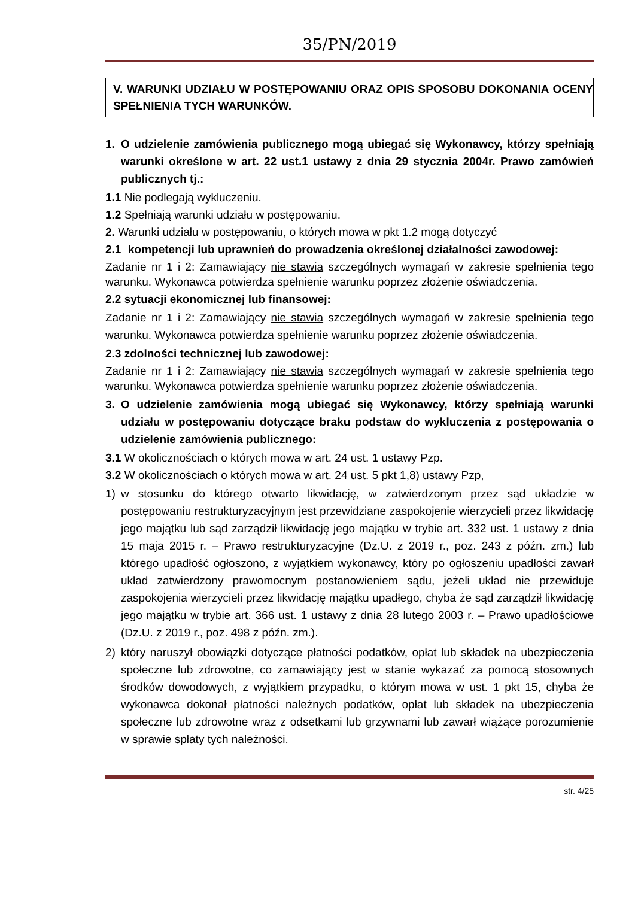35/PN/2019
V. WARUNKI UDZIAŁU W POSTĘPOWANIU ORAZ OPIS SPOSOBU DOKONANIA OCENY SPEŁNIENIA TYCH WARUNKÓW.
1. O udzielenie zamówienia publicznego mogą ubiegać się Wykonawcy, którzy spełniają warunki określone w art. 22 ust.1 ustawy z dnia 29 stycznia 2004r. Prawo zamówień publicznych tj.:
1.1 Nie podlegają wykluczeniu.
1.2 Spełniają warunki udziału w postępowaniu.
2. Warunki udziału w postępowaniu, o których mowa w pkt 1.2 mogą dotyczyć
2.1 kompetencji lub uprawnień do prowadzenia określonej działalności zawodowej:
Zadanie nr 1 i 2: Zamawiający nie stawia szczególnych wymagań w zakresie spełnienia tego warunku. Wykonawca potwierdza spełnienie warunku poprzez złożenie oświadczenia.
2.2 sytuacji ekonomicznej lub finansowej:
Zadanie nr 1 i 2: Zamawiający nie stawia szczególnych wymagań w zakresie spełnienia tego warunku. Wykonawca potwierdza spełnienie warunku poprzez złożenie oświadczenia.
2.3 zdolności technicznej lub zawodowej:
Zadanie nr 1 i 2: Zamawiający nie stawia szczególnych wymagań w zakresie spełnienia tego warunku. Wykonawca potwierdza spełnienie warunku poprzez złożenie oświadczenia.
3. O udzielenie zamówienia mogą ubiegać się Wykonawcy, którzy spełniają warunki udziału w postępowaniu dotyczące braku podstaw do wykluczenia z postępowania o udzielenie zamówienia publicznego:
3.1 W okolicznościach o których mowa w art. 24 ust. 1 ustawy Pzp.
3.2 W okolicznościach o których mowa w art. 24 ust. 5 pkt 1,8) ustawy Pzp,
1) w stosunku do którego otwarto likwidację, w zatwierdzonym przez sąd układzie w postępowaniu restrukturyzacyjnym jest przewidziane zaspokojenie wierzycieli przez likwidację jego majątku lub sąd zarządził likwidację jego majątku w trybie art. 332 ust. 1 ustawy z dnia 15 maja 2015 r. – Prawo restrukturyzacyjne (Dz.U. z 2019 r., poz. 243 z późn. zm.) lub którego upadłość ogłoszono, z wyjątkiem wykonawcy, który po ogłoszeniu upadłości zawarł układ zatwierdzony prawomocnym postanowieniem sądu, jeżeli układ nie przewiduje zaspokojenia wierzycieli przez likwidację majątku upadłego, chyba że sąd zarządził likwidację jego majątku w trybie art. 366 ust. 1 ustawy z dnia 28 lutego 2003 r. – Prawo upadłościowe (Dz.U. z 2019 r., poz. 498 z późn. zm.).
2) który naruszył obowiązki dotyczące płatności podatków, opłat lub składek na ubezpieczenia społeczne lub zdrowotne, co zamawiający jest w stanie wykazać za pomocą stosownych środków dowodowych, z wyjątkiem przypadku, o którym mowa w ust. 1 pkt 15, chyba że wykonawca dokonał płatności należnych podatków, opłat lub składek na ubezpieczenia społeczne lub zdrowotne wraz z odsetkami lub grzywnami lub zawarł wiążące porozumienie w sprawie spłaty tych należności.
str. 4/25